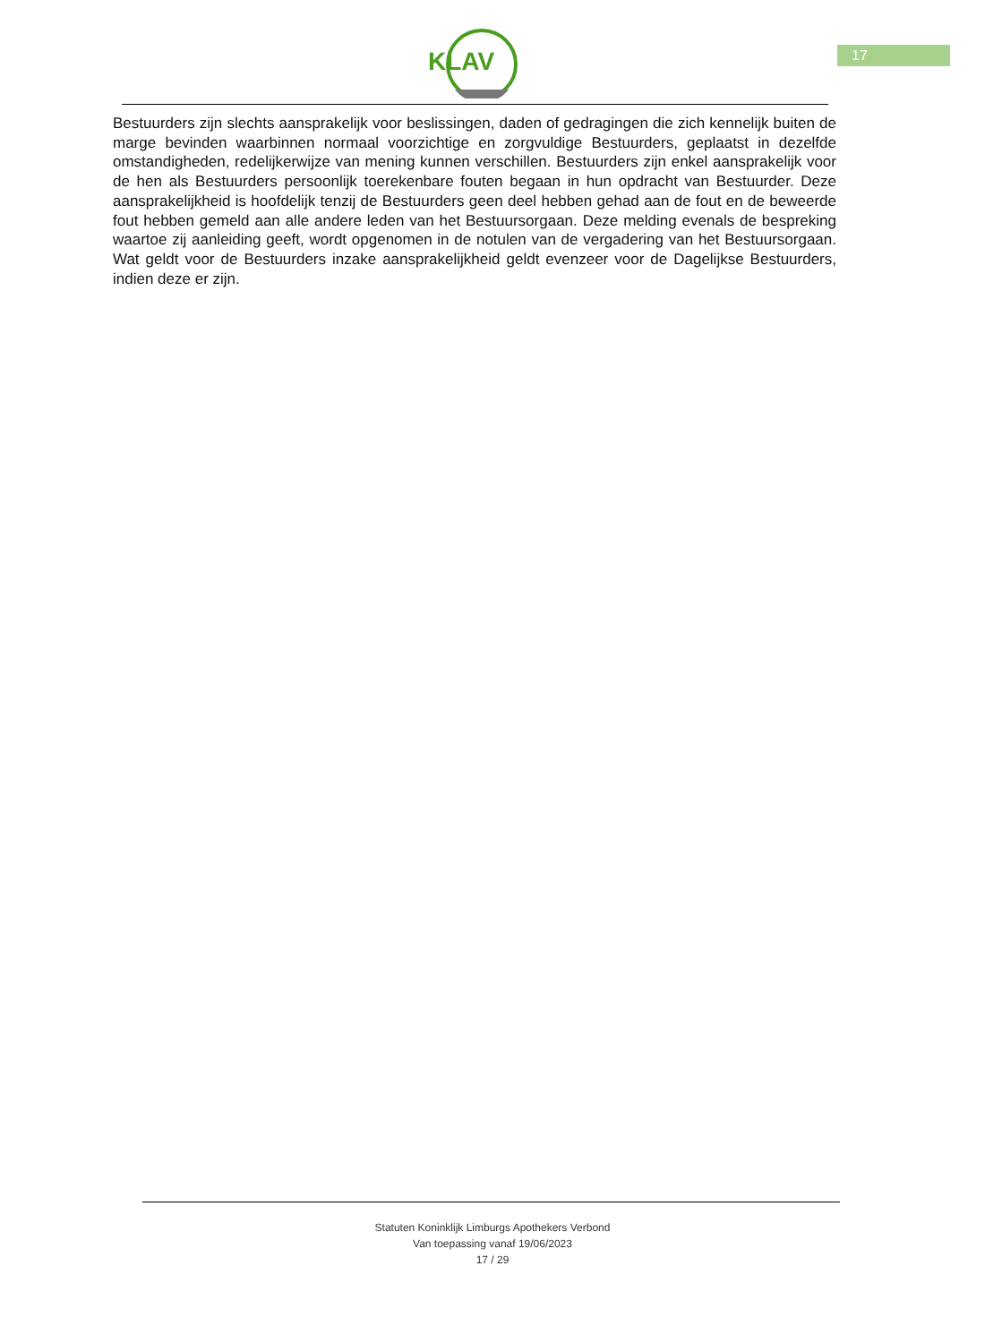17
KLAV
Bestuurders zijn slechts aansprakelijk voor beslissingen, daden of gedragingen die zich kennelijk buiten de marge bevinden waarbinnen normaal voorzichtige en zorgvuldige Bestuurders, geplaatst in dezelfde omstandigheden, redelijkerwijze van mening kunnen verschillen. Bestuurders zijn enkel aansprakelijk voor de hen als Bestuurders persoonlijk toerekenbare fouten begaan in hun opdracht van Bestuurder. Deze aansprakelijkheid is hoofdelijk tenzij de Bestuurders geen deel hebben gehad aan de fout en de beweerde fout hebben gemeld aan alle andere leden van het Bestuursorgaan. Deze melding evenals de bespreking waartoe zij aanleiding geeft, wordt opgenomen in de notulen van de vergadering van het Bestuursorgaan. Wat geldt voor de Bestuurders inzake aansprakelijkheid geldt evenzeer voor de Dagelijkse Bestuurders, indien deze er zijn.
Statuten Koninklijk Limburgs Apothekers Verbond
Van toepassing vanaf 19/06/2023
17 / 29